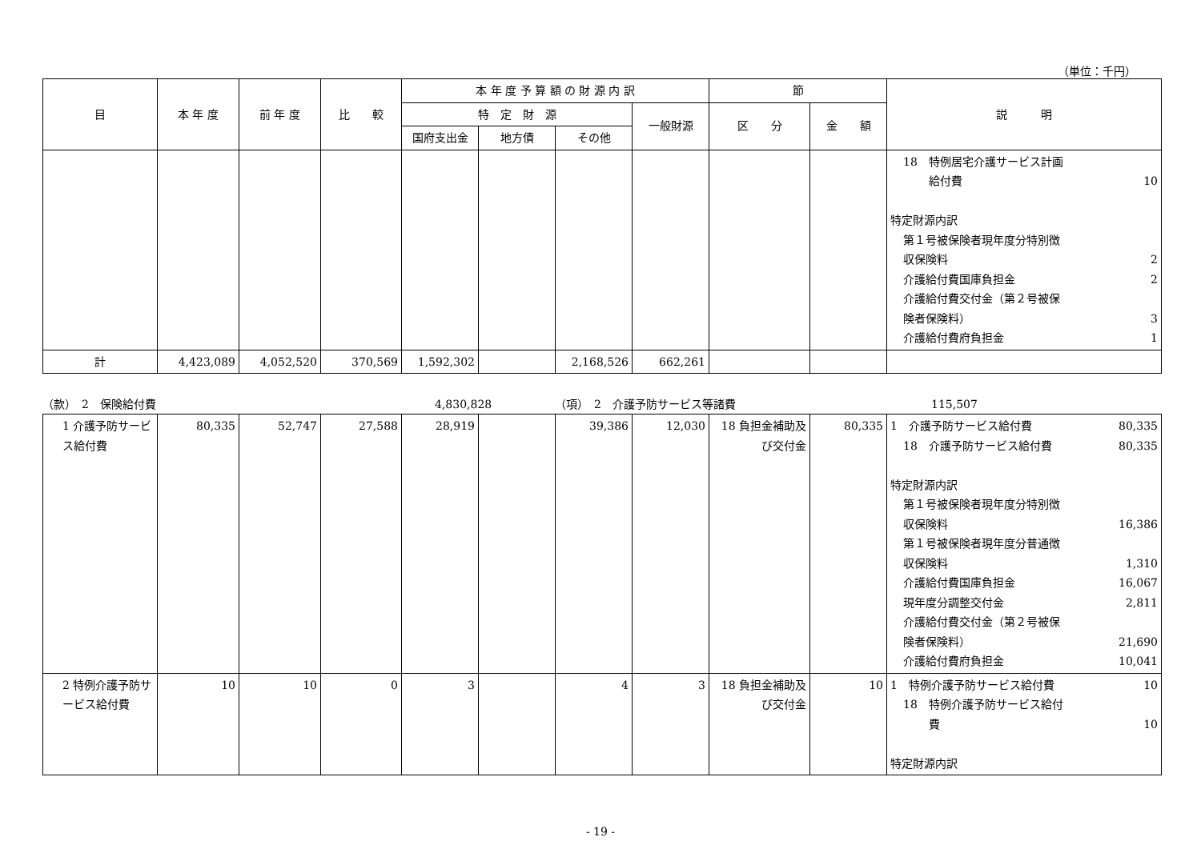（単位：千円）
| 目 | 本 年 度 | 前 年 度 | 比 較 | 本 年 度 予 算 額 の 財 源 内 訳 | | | | 節 | | 説 明 |
| --- | --- | --- | --- | --- | --- | --- | --- | --- | --- | --- |
| | | | | 特 定 財 源 | | | 一般財源 | 区 分 | 金 額 | |
| | | | | 国府支出金 | 地方債 | その他 | | | | |
| | | | | | | | | | | 18 特例居宅介護サービス計画 給付費 10 特定財源内訳 第１号被保険者現年度分特別徴 収保険料 2 介護給付費国庫負担金 2 介護給付費交付金（第２号被保 険者保険料） 3 介護給付費府負担金 1 |
| 計 | 4,423,089 | 4,052,520 | 370,569 | 1,592,302 | | 2,168,526 | 662,261 | | | |
（款）　2　保険給付費 4,830,828 （項）　2　介護予防サービス等諸費 115,507
| 1 介護予防サービス給付費 | 80,335 | 52,747 | 27,588 | 28,919 | | 39,386 | 12,030 | 18 負担金補助及び交付金 | 80,335 | 1 介護予防サービス給付費 80,335 18 介護予防サービス給付費 80,335 特定財源内訳 第１号被保険者現年度分特別徴 収保険料 16,386 第１号被保険者現年度分普通徴 収保険料 1,310 介護給付費国庫負担金 16,067 現年度分調整交付金 2,811 介護給付費交付金（第２号被保 険者保険料） 21,690 介護給付費府負担金 10,041 |
| 2 特例介護予防サービス給付費 | 10 | 10 | 0 | 3 | | 4 | 3 | 18 負担金補助及び交付金 | 10 | 1 特例介護予防サービス給付費 10 18 特例介護予防サービス給付 費 10 特定財源内訳 |
- 19 -